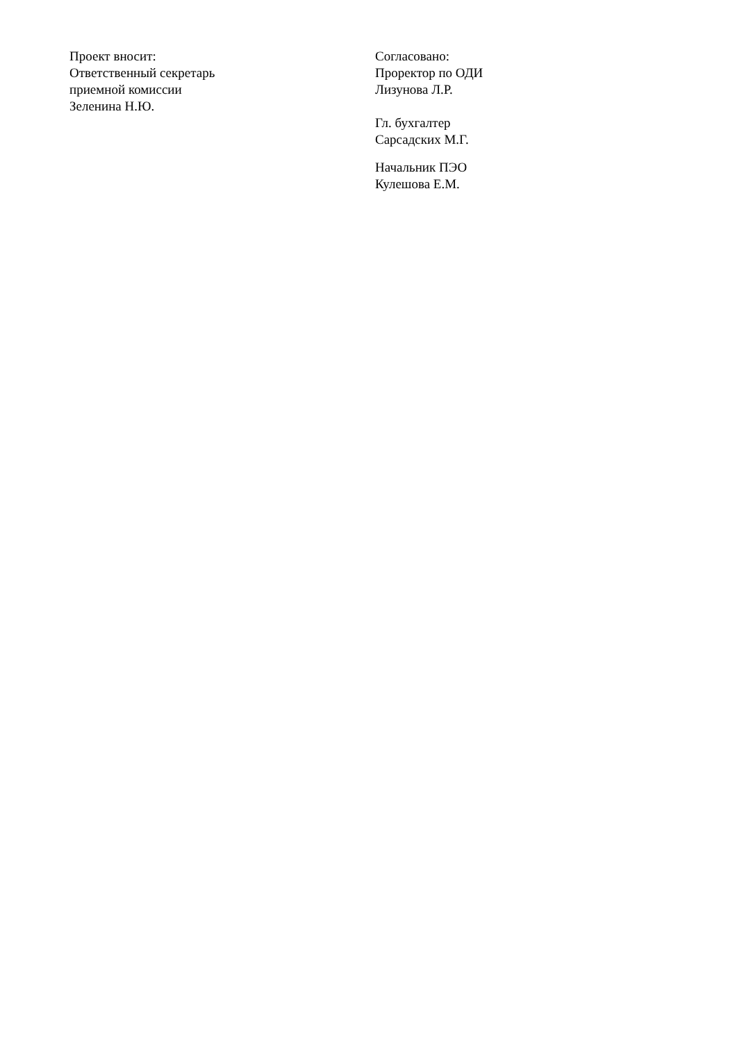Проект вносит:
Ответственный секретарь
приемной комиссии
Зеленина Н.Ю.
Согласовано:
Проректор по ОДИ
Лизунова Л.Р.
Гл. бухгалтер
Сарсадских М.Г.
Начальник ПЭО
Кулешова Е.М.